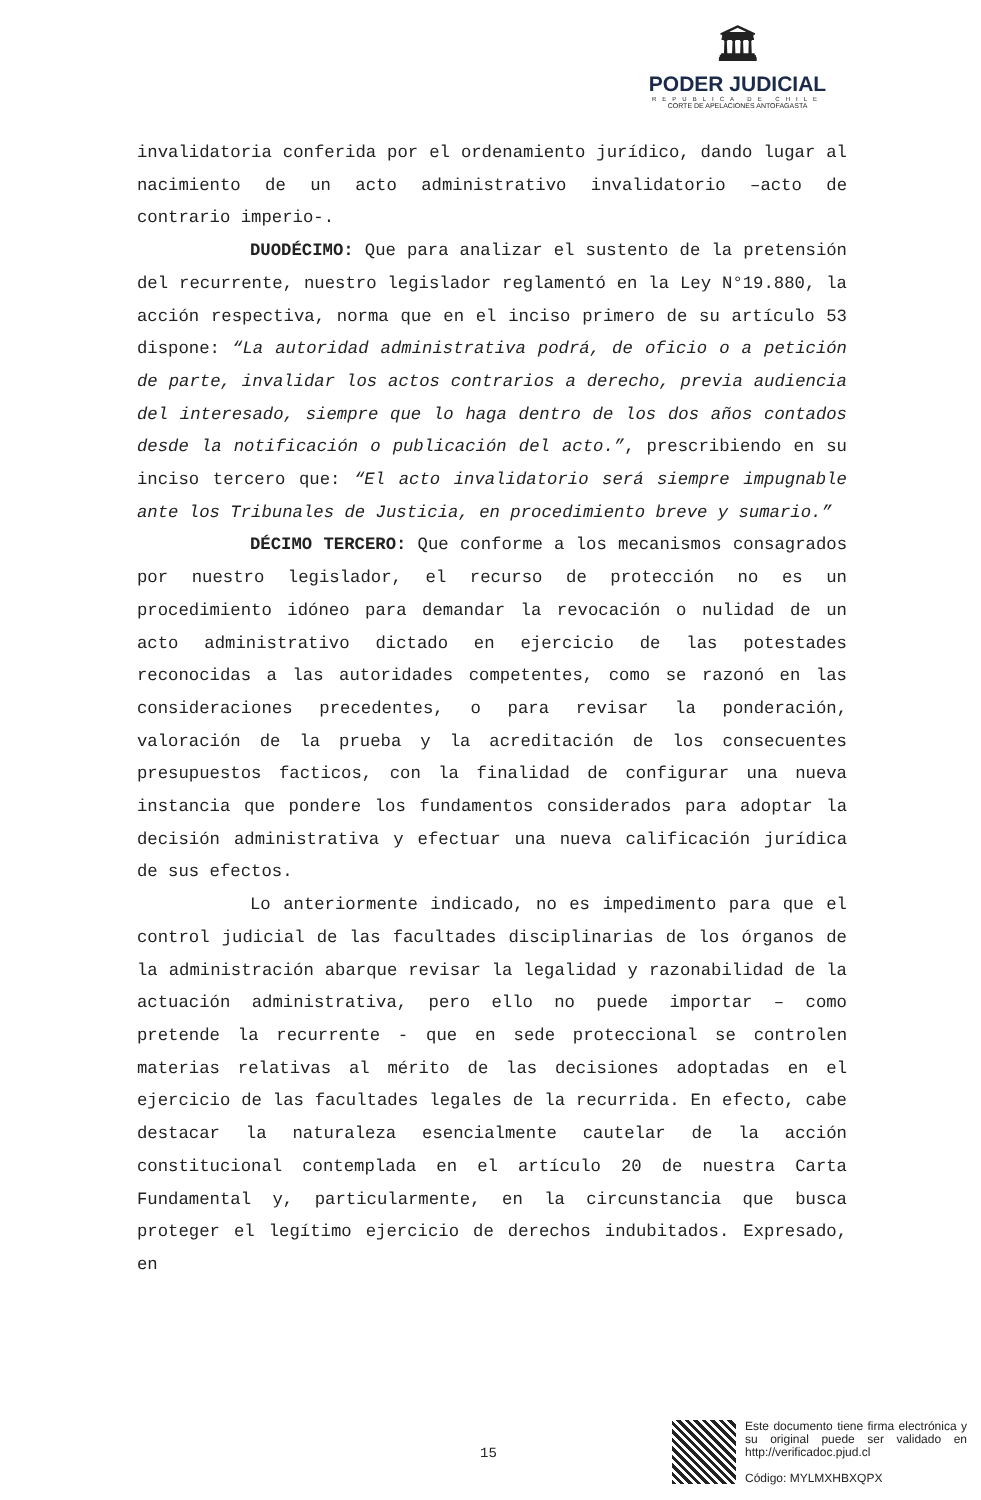🏛
PODER JUDICIAL
REPUBLICA DE CHILE
CORTE DE APELACIONES ANTOFAGASTA
invalidatoria conferida por el ordenamiento jurídico, dando lugar al nacimiento de un acto administrativo invalidatorio –acto de contrario imperio-.
DUODÉCIMO: Que para analizar el sustento de la pretensión del recurrente, nuestro legislador reglamentó en la Ley N°19.880, la acción respectiva, norma que en el inciso primero de su artículo 53 dispone: “La autoridad administrativa podrá, de oficio o a petición de parte, invalidar los actos contrarios a derecho, previa audiencia del interesado, siempre que lo haga dentro de los dos años contados desde la notificación o publicación del acto.”, prescribiendo en su inciso tercero que: “El acto invalidatorio será siempre impugnable ante los Tribunales de Justicia, en procedimiento breve y sumario.”
DÉCIMO TERCERO: Que conforme a los mecanismos consagrados por nuestro legislador, el recurso de protección no es un procedimiento idóneo para demandar la revocación o nulidad de un acto administrativo dictado en ejercicio de las potestades reconocidas a las autoridades competentes, como se razonó en las consideraciones precedentes, o para revisar la ponderación, valoración de la prueba y la acreditación de los consecuentes presupuestos facticos, con la finalidad de configurar una nueva instancia que pondere los fundamentos considerados para adoptar la decisión administrativa y efectuar una nueva calificación jurídica de sus efectos.
Lo anteriormente indicado, no es impedimento para que el control judicial de las facultades disciplinarias de los órganos de la administración abarque revisar la legalidad y razonabilidad de la actuación administrativa, pero ello no puede importar – como pretende la recurrente - que en sede proteccional se controlen materias relativas al mérito de las decisiones adoptadas en el ejercicio de las facultades legales de la recurrida. En efecto, cabe destacar la naturaleza esencialmente cautelar de la acción constitucional contemplada en el artículo 20 de nuestra Carta Fundamental y, particularmente, en la circunstancia que busca proteger el legítimo ejercicio de derechos indubitados. Expresado, en
15
Este documento tiene firma electrónica y su original puede ser validado en http://verificadoc.pjud.cl
Código: MYLMXHBXQPX